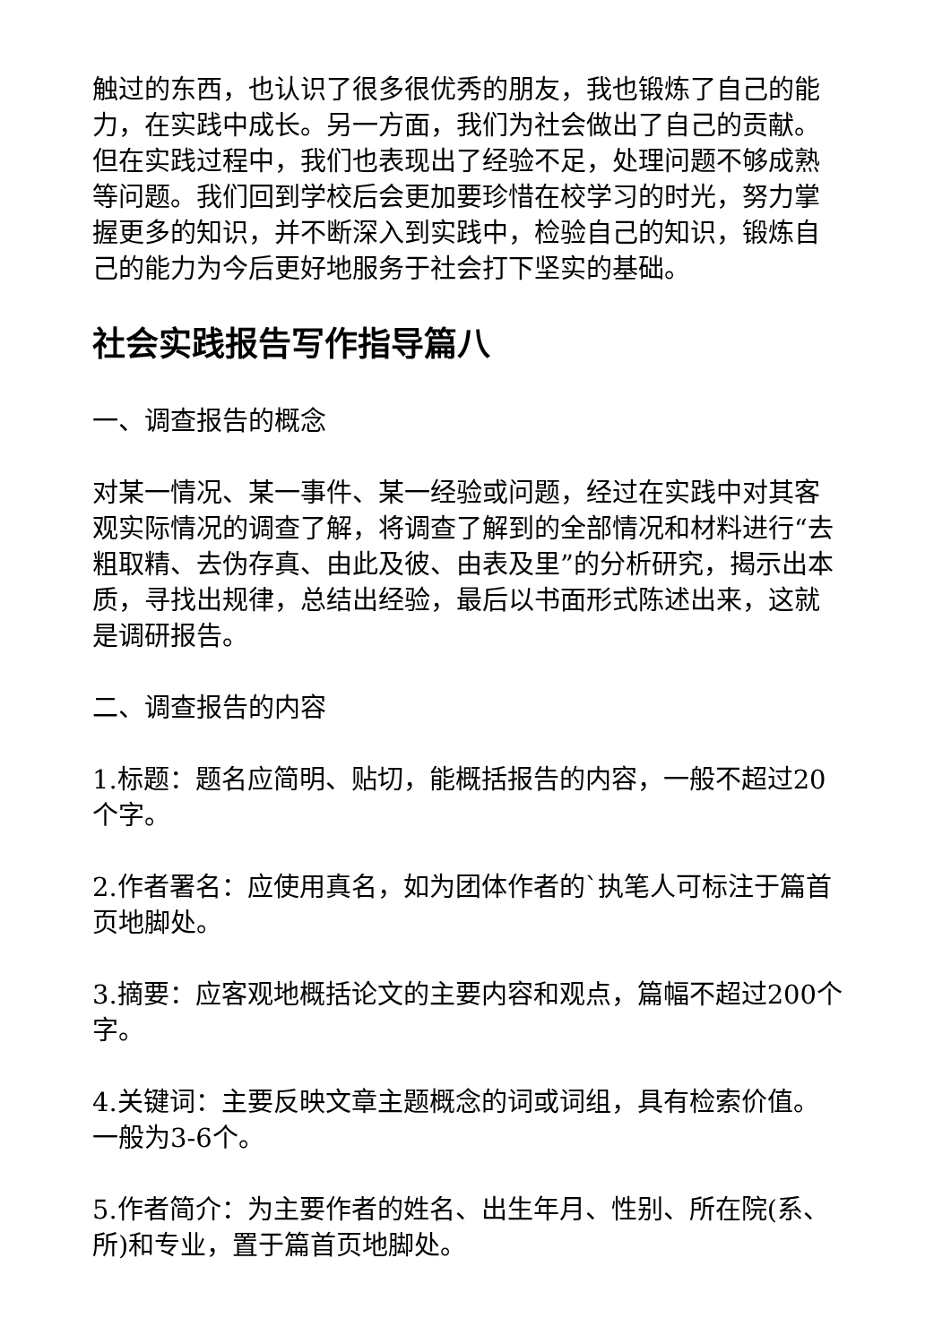触过的东西，也认识了很多很优秀的朋友，我也锻炼了自己的能力，在实践中成长。另一方面，我们为社会做出了自己的贡献。但在实践过程中，我们也表现出了经验不足，处理问题不够成熟等问题。我们回到学校后会更加要珍惜在校学习的时光，努力掌握更多的知识，并不断深入到实践中，检验自己的知识，锻炼自己的能力为今后更好地服务于社会打下坚实的基础。
社会实践报告写作指导篇八
一、调查报告的概念
对某一情况、某一事件、某一经验或问题，经过在实践中对其客观实际情况的调查了解，将调查了解到的全部情况和材料进行“去粗取精、去伪存真、由此及彼、由表及里”的分析研究，揭示出本质，寻找出规律，总结出经验，最后以书面形式陈述出来，这就是调研报告。
二、调查报告的内容
1.标题：题名应简明、贴切，能概括报告的内容，一般不超过20个字。
2.作者署名：应使用真名，如为团体作者的`执笔人可标注于篇首页地脚处。
3.摘要：应客观地概括论文的主要内容和观点，篇幅不超过200个字。
4.关键词：主要反映文章主题概念的词或词组，具有检索价值。一般为3-6个。
5.作者简介：为主要作者的姓名、出生年月、性别、所在院(系、所)和专业，置于篇首页地脚处。